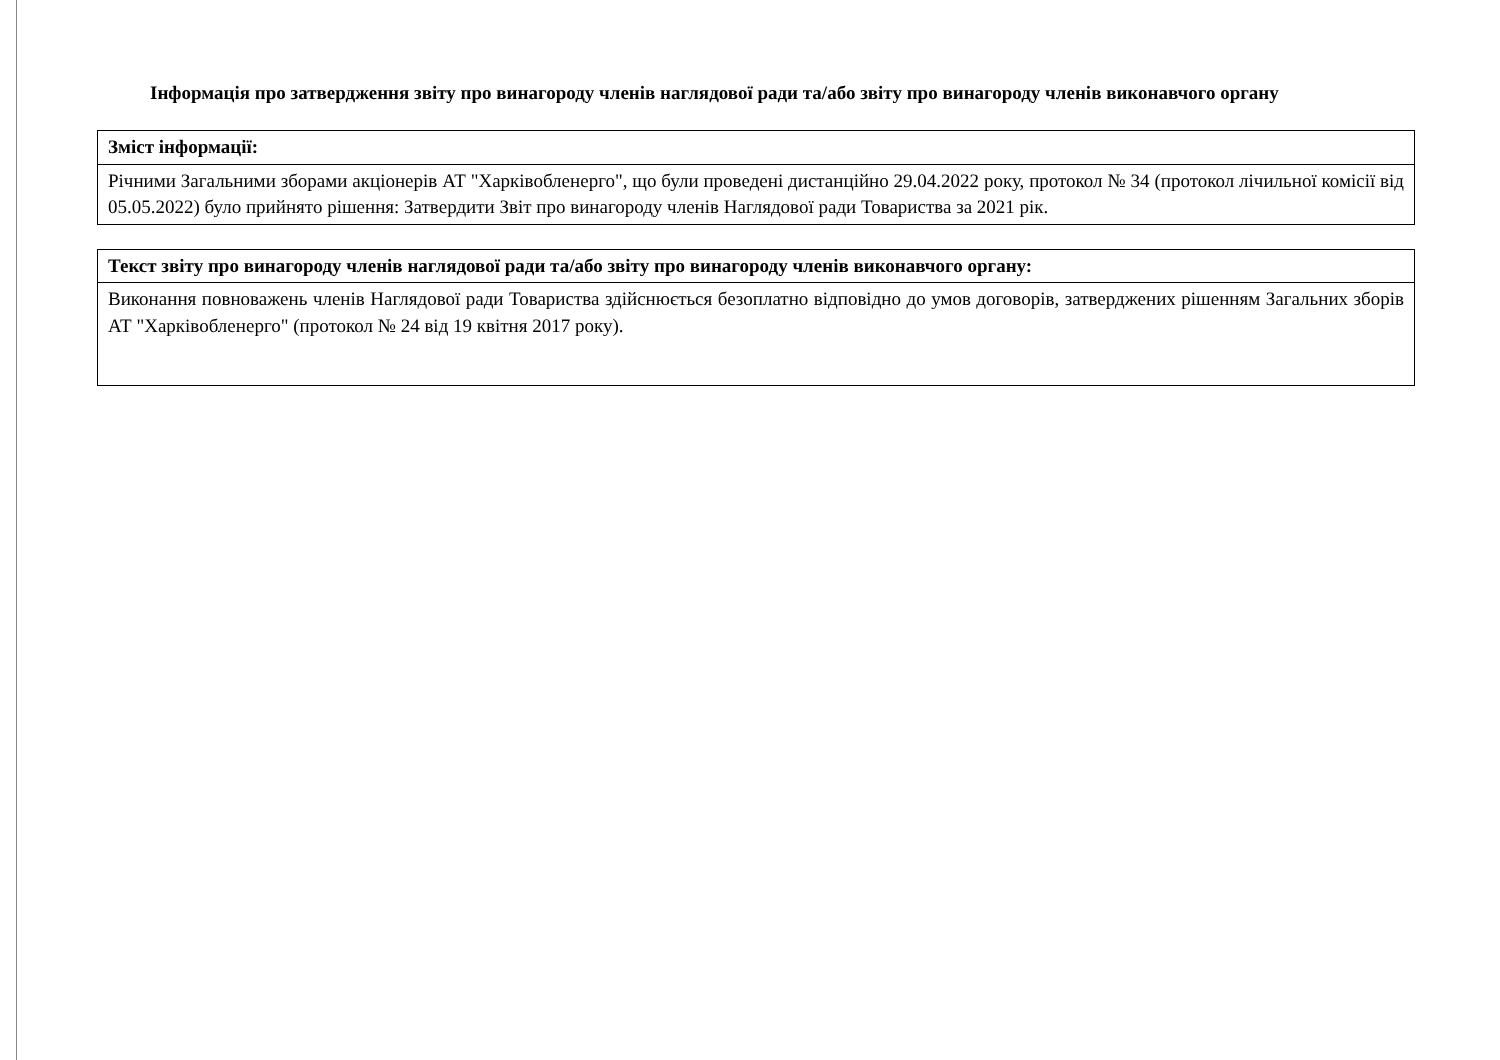Інформація про затвердження звіту про винагороду членів наглядової ради та/або звіту про винагороду членів виконавчого органу
| Зміст інформації: |
| --- |
| Річними Загальними зборами акціонерів АТ "Харківобленерго", що були проведені дистанційно 29.04.2022 року, протокол № 34 (протокол лічильної комісії від 05.05.2022) було прийнято рішення: Затвердити Звіт про винагороду членів Наглядової ради Товариства за 2021 рік. |
| Текст звіту про винагороду членів наглядової ради та/або звіту про винагороду членів виконавчого органу: |
| --- |
| Виконання повноважень членів Наглядової ради Товариства здійснюється безоплатно відповідно до умов договорів, затверджених рішенням Загальних зборів АТ "Харківобленерго" (протокол № 24 від 19 квітня 2017 року). |